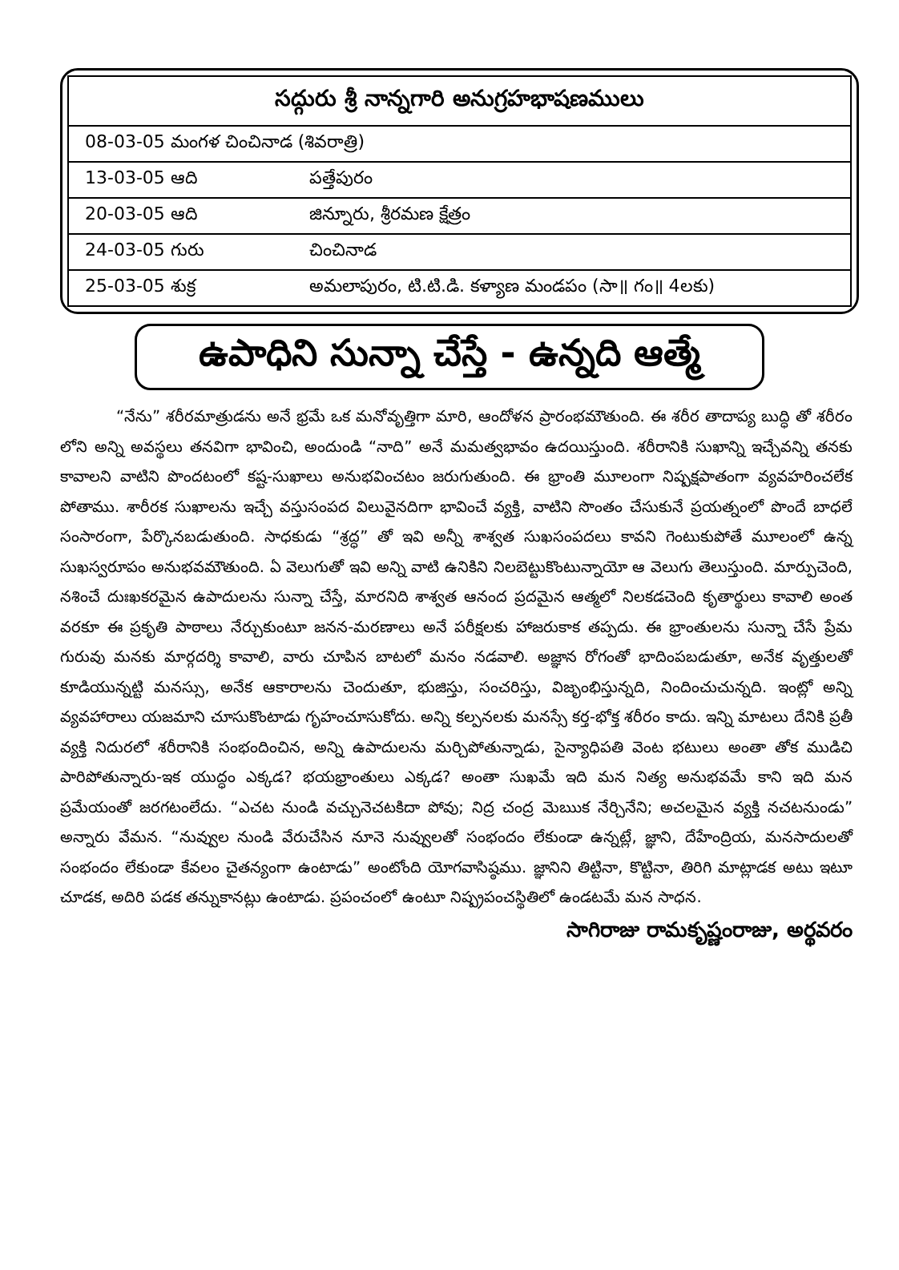| సద్గురు శ్రీ నాన్నగారి అనుగ్రహభాషణములు | |
| --- | --- |
| 08-03-05 మంగళ చించినాడ (శివరాత్రి) | |
| 13-03-05 ఆది | పత్తేపురం |
| 20-03-05 ఆది | జిన్నూరు, శ్రీరమణ క్షేత్రం |
| 24-03-05 గురు | చించినాడ |
| 25-03-05 శుక్ర | అమలాపురం, టి.టి.డి. కళ్యాణ మండపం (సా॥ గం॥ 4లకు) |
ఉపాధిని సున్నా చేస్తే - ఉన్నది ఆత్మే
“నేను” శరీరమాత్రుడను అనే భ్రమే ఒక మనోవృత్తిగా మారి, ఆందోళన ప్రారంభమౌతుంది. ఈ శరీర తాదాప్య బుద్ధి తో శరీరం లోని అన్ని అవస్థలు తనవిగా భావించి, అందుండి “నాది” అనే మమత్వభావం ఉదయిస్తుంది. శరీరానికి సుఖాన్ని ఇచ్చేవన్ని తనకు కావాలని వాటిని పొందటంలో కష్ట-సుఖాలు అనుభవించటం జరుగుతుంది. ఈ భ్రాంతి మూలంగా నిష్పక్షపాతంగా వ్యవహరించలేక పోతాము. శారీరక సుఖాలను ఇచ్చే వస్తుసంపద విలువైనదిగా భావించే వ్యక్తి, వాటిని సొంతం చేసుకునే ప్రయత్నంలో పొందే బాధలే సంసారంగా, పేర్కొనబడుతుంది. సాధకుడు “శ్రద్ధ” తో ఇవి అన్నీ శాశ్వత సుఖసంపదలు కావని గెంటుకుపోతే మూలంలో ఉన్న సుఖస్వరూపం అనుభవమౌతుంది. ఏ వెలుగుతో ఇవి అన్ని వాటి ఉనికిని నిలబెట్టుకొంటున్నాయో ఆ వెలుగు తెలుస్తుంది. మార్పుచెంది, నశించే దుఃఖకరమైన ఉపాదులను సున్నా చేస్తే, మారనిది శాశ్వత ఆనంద ప్రదమైన ఆత్మలో నిలకడచెంది కృతార్థులు కావాలి అంత వరకూ ఈ ప్రకృతి పాఠాలు నేర్చుకుంటూ జనన-మరణాలు అనే పరీక్షలకు హాజరుకాక తప్పదు. ఈ భ్రాంతులను సున్నా చేసే ప్రేమ గురువు మనకు మార్గదర్శి కావాలి, వారు చూపిన బాటలో మనం నడవాలి. అజ్ఞాన రోగంతో భాదింపబడుతూ, అనేక వృత్తులతో కూడియున్నట్టి మనస్సు, అనేక ఆకారాలను చెందుతూ, భుజిస్తు, సంచరిస్తు, విజృంభిస్తున్నది, నిందించుచున్నది. ఇంట్లో అన్ని వ్యవహారాలు యజమాని చూసుకొంటాడు గృహంచూసుకోదు. అన్ని కల్పనలకు మనస్సే కర్త-భోక్త శరీరం కాదు. ఇన్ని మాటలు దేనికి ప్రతీ వ్యక్తి నిదురలో శరీరానికి సంభందించిన, అన్ని ఉపాదులను మర్చిపోతున్నాడు, సైన్యాధిపతి వెంట భటులు అంతా తోక ముడిచి పారిపోతున్నారు-ఇక యుద్ధం ఎక్కడ? భయభ్రాంతులు ఎక్కడ? అంతా సుఖమే ఇది మన నిత్య అనుభవమే కాని ఇది మన ప్రమేయంతో జరగటంలేదు. “ఎచట నుండి వచ్చునెచటకిదా పోవు; నిద్ర చంద్ర మెఋక నేర్చినేని; అచలమైన వ్యక్తి నచటనుండు” అన్నారు వేమన. “నువ్వుల నుండి వేరుచేసిన నూనె నువ్వులతో సంభందం లేకుండా ఉన్నట్లే, జ్ఞాని, దేహేంద్రియ, మనసాదులతో సంభందం లేకుండా కేవలం చైతన్యంగా ఉంటాడు” అంటోంది యోగవాసిష్ఠము. జ్ఞానిని తిట్టినా, కొట్టినా, తిరిగి మాట్లాడక అటు ఇటూ చూడక, అదిరి పడక తన్నుకానట్లు ఉంటాడు. ప్రపంచంలో ఉంటూ నిష్ప్రపంచస్థితిలో ఉండటమే మన సాధన.
సాగిరాజు రామకృష్ణంరాజు, అర్థవరం